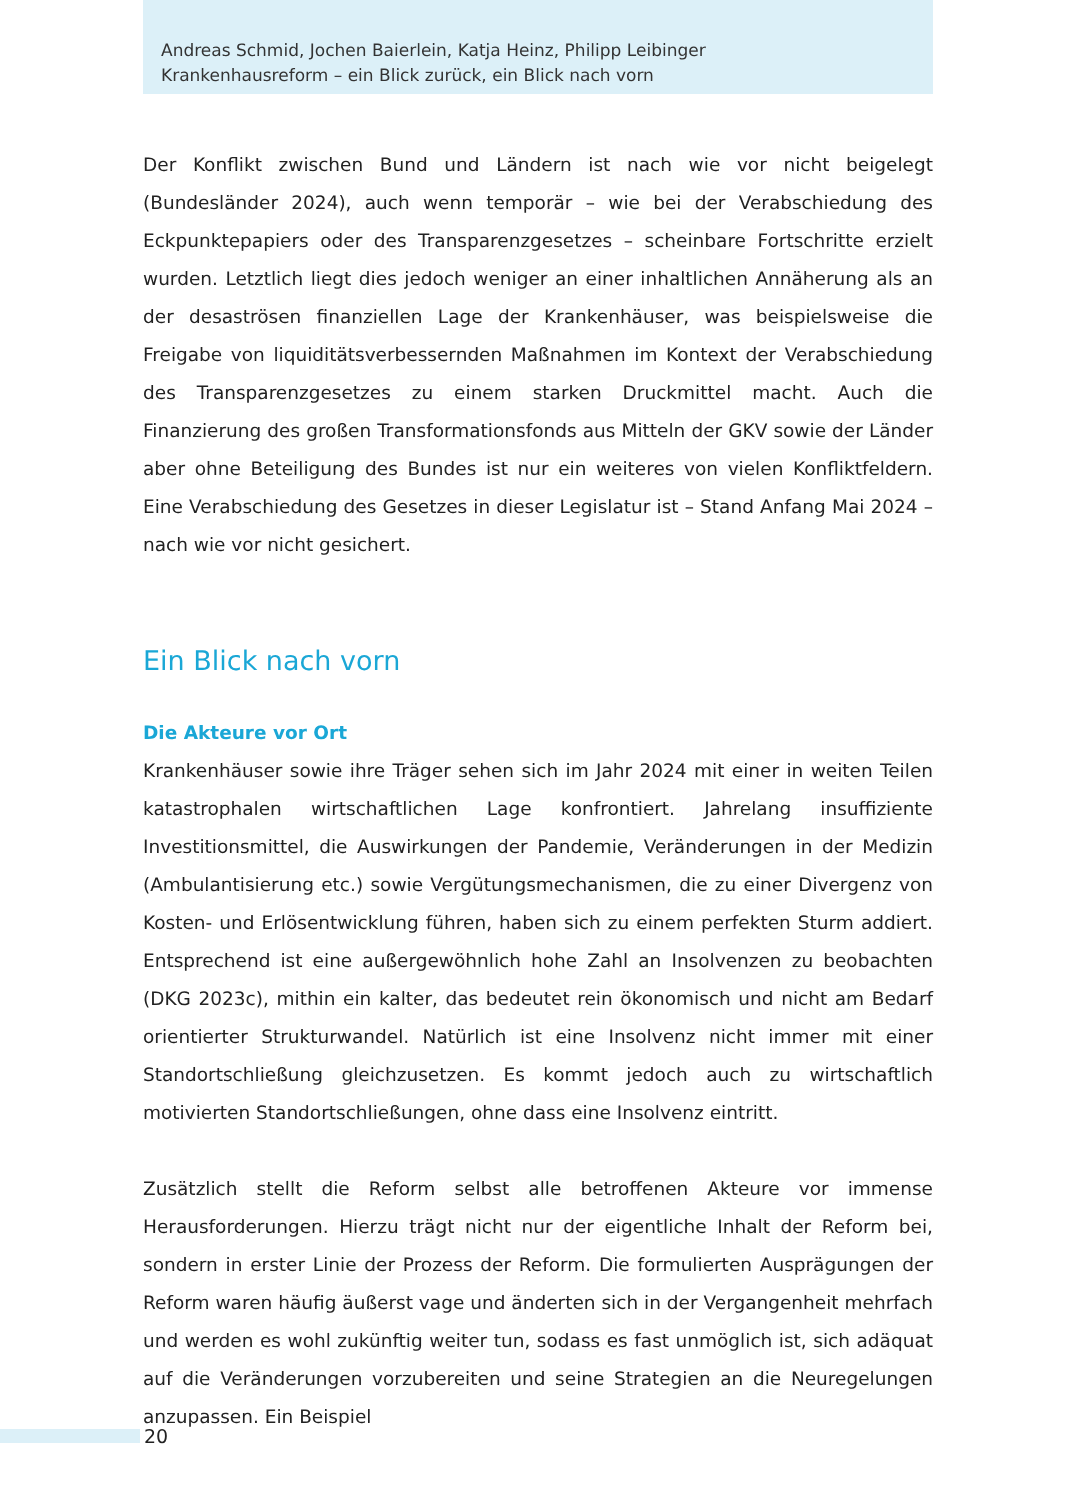Andreas Schmid, Jochen Baierlein, Katja Heinz, Philipp Leibinger
Krankenhausreform – ein Blick zurück, ein Blick nach vorn
Der Konflikt zwischen Bund und Ländern ist nach wie vor nicht beigelegt (Bundesländer 2024), auch wenn temporär – wie bei der Verabschiedung des Eckpunktepapiers oder des Transparenzgesetzes – scheinbare Fortschritte erzielt wurden. Letztlich liegt dies jedoch weniger an einer inhaltlichen Annäherung als an der desaströsen finanziellen Lage der Krankenhäuser, was beispielsweise die Freigabe von liquiditätsverbessernden Maßnahmen im Kontext der Verabschiedung des Transparenzgesetzes zu einem starken Druckmittel macht. Auch die Finanzierung des großen Transformationsfonds aus Mitteln der GKV sowie der Länder aber ohne Beteiligung des Bundes ist nur ein weiteres von vielen Konfliktfeldern. Eine Verabschiedung des Gesetzes in dieser Legislatur ist – Stand Anfang Mai 2024 – nach wie vor nicht gesichert.
Ein Blick nach vorn
Die Akteure vor Ort
Krankenhäuser sowie ihre Träger sehen sich im Jahr 2024 mit einer in weiten Teilen katastrophalen wirtschaftlichen Lage konfrontiert. Jahrelang insuffiziente Investitionsmittel, die Auswirkungen der Pandemie, Veränderungen in der Medizin (Ambulantisierung etc.) sowie Vergütungsmechanismen, die zu einer Divergenz von Kosten- und Erlösentwicklung führen, haben sich zu einem perfekten Sturm addiert. Entsprechend ist eine außergewöhnlich hohe Zahl an Insolvenzen zu beobachten (DKG 2023c), mithin ein kalter, das bedeutet rein ökonomisch und nicht am Bedarf orientierter Strukturwandel. Natürlich ist eine Insolvenz nicht immer mit einer Standortschließung gleichzusetzen. Es kommt jedoch auch zu wirtschaftlich motivierten Standortschließungen, ohne dass eine Insolvenz eintritt.
Zusätzlich stellt die Reform selbst alle betroffenen Akteure vor immense Herausforderungen. Hierzu trägt nicht nur der eigentliche Inhalt der Reform bei, sondern in erster Linie der Prozess der Reform. Die formulierten Ausprägungen der Reform waren häufig äußerst vage und änderten sich in der Vergangenheit mehrfach und werden es wohl zukünftig weiter tun, sodass es fast unmöglich ist, sich adäquat auf die Veränderungen vorzubereiten und seine Strategien an die Neuregelungen anzupassen. Ein Beispiel
20